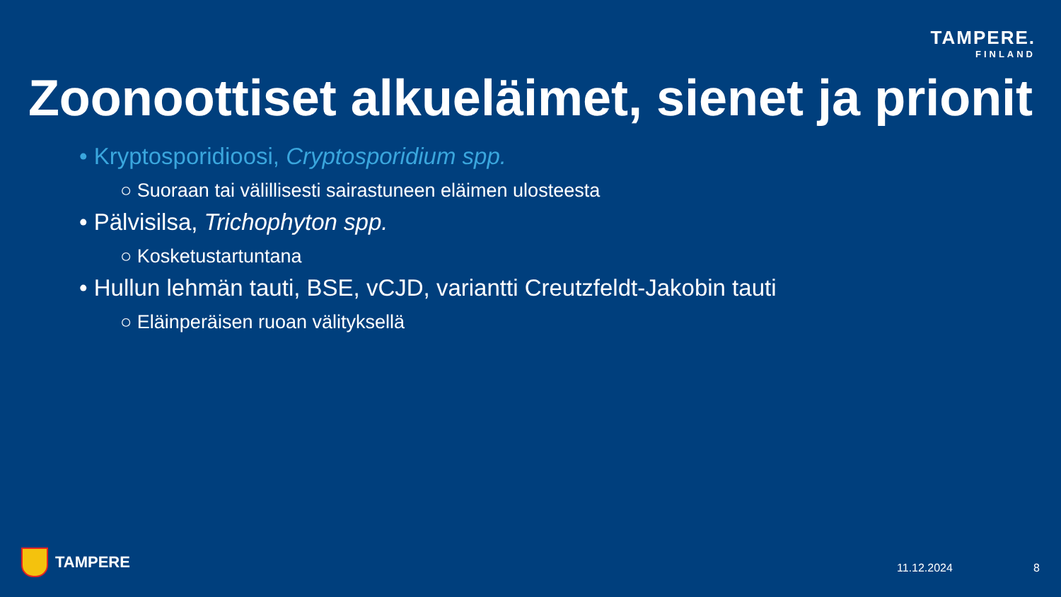TAMPERE.
FINLAND
Zoonoottiset alkueläimet, sienet ja prionit
• Kryptosporidioosi, Cryptosporidium spp.
○ Suoraan tai välillisesti sairastuneen eläimen ulosteesta
• Pälvisilsa, Trichophyton spp.
○ Kosketustartuntana
• Hullun lehmän tauti, BSE, vCJD, variantti Creutzfeldt-Jakobin tauti
○ Eläinperäisen ruoan välityksellä
TAMPERE 11.12.2024 8